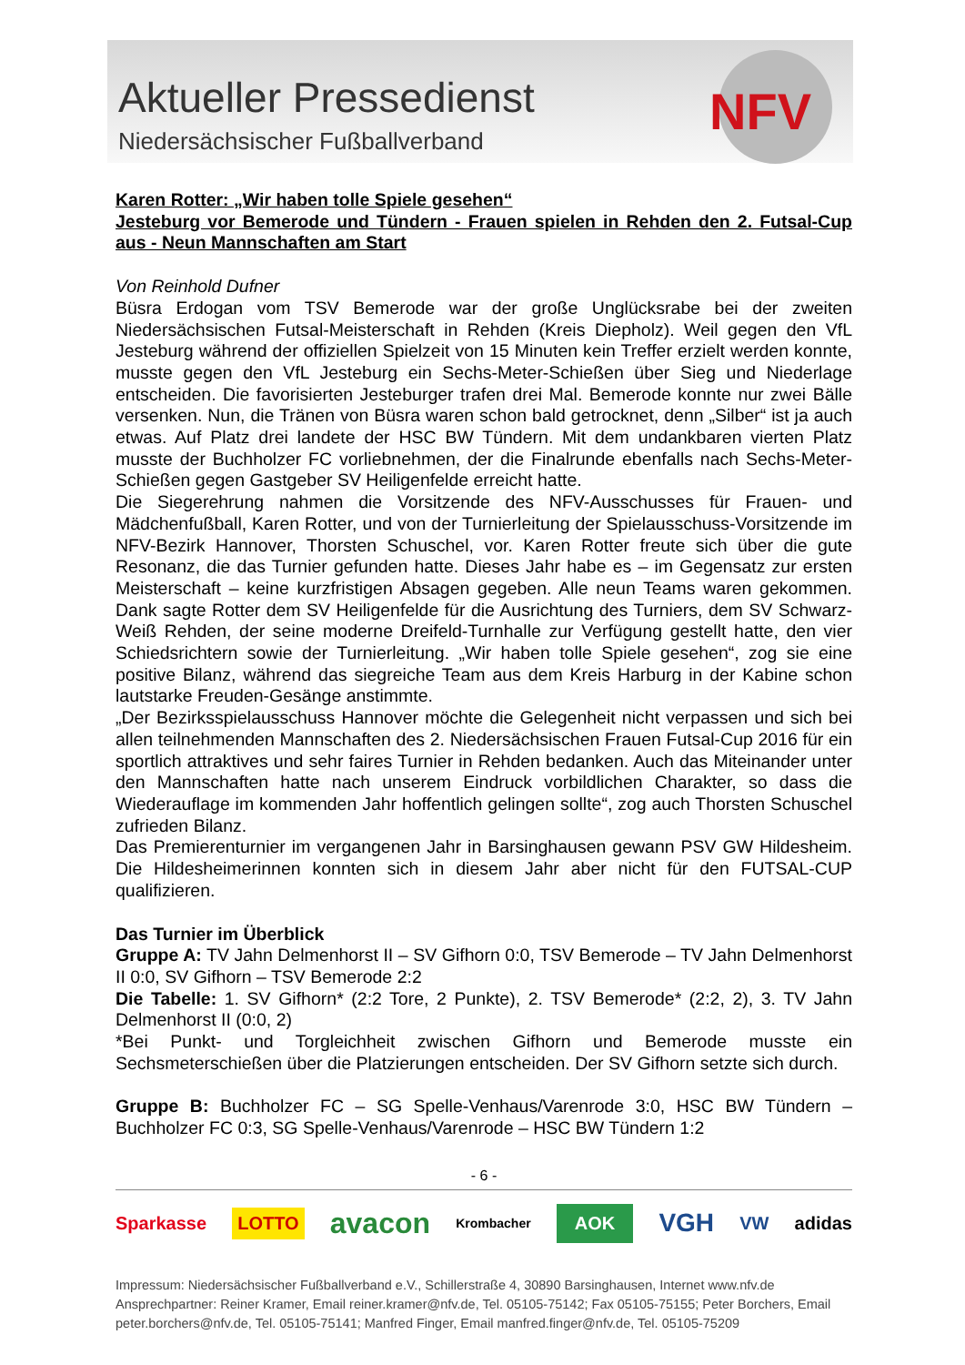Aktueller Pressedienst
Niedersächsischer Fußballverband
NFV
Karen Rotter: „Wir haben tolle Spiele gesehen“
Jesteburg vor Bemerode und Tündern - Frauen spielen in Rehden den 2. Futsal-Cup aus - Neun Mannschaften am Start
Von Reinhold Dufner
Büsra Erdogan vom TSV Bemerode war der große Unglücksrabe bei der zweiten Niedersächsischen Futsal-Meisterschaft in Rehden (Kreis Diepholz). Weil gegen den VfL Jesteburg während der offiziellen Spielzeit von 15 Minuten kein Treffer erzielt werden konnte, musste gegen den VfL Jesteburg ein Sechs-Meter-Schießen über Sieg und Niederlage entscheiden. Die favorisierten Jesteburger trafen drei Mal. Bemerode konnte nur zwei Bälle versenken. Nun, die Tränen von Büsra waren schon bald getrocknet, denn „Silber“ ist ja auch etwas. Auf Platz drei landete der HSC BW Tündern. Mit dem undankbaren vierten Platz musste der Buchholzer FC vorliebnehmen, der die Finalrunde ebenfalls nach Sechs-Meter-Schießen gegen Gastgeber SV Heiligenfelde erreicht hatte.
Die Siegerehrung nahmen die Vorsitzende des NFV-Ausschusses für Frauen- und Mädchenfußball, Karen Rotter, und von der Turnierleitung der Spielausschuss-Vorsitzende im NFV-Bezirk Hannover, Thorsten Schuschel, vor. Karen Rotter freute sich über die gute Resonanz, die das Turnier gefunden hatte. Dieses Jahr habe es – im Gegensatz zur ersten Meisterschaft – keine kurzfristigen Absagen gegeben. Alle neun Teams waren gekommen. Dank sagte Rotter dem SV Heiligenfelde für die Ausrichtung des Turniers, dem SV Schwarz-Weiß Rehden, der seine moderne Dreifeld-Turnhalle zur Verfügung gestellt hatte, den vier Schiedsrichtern sowie der Turnierleitung. „Wir haben tolle Spiele gesehen“, zog sie eine positive Bilanz, während das siegreiche Team aus dem Kreis Harburg in der Kabine schon lautstarke Freuden-Gesänge anstimmte.
„Der Bezirksspielausschuss Hannover möchte die Gelegenheit nicht verpassen und sich bei allen teilnehmenden Mannschaften des 2. Niedersächsischen Frauen Futsal-Cup 2016 für ein sportlich attraktives und sehr faires Turnier in Rehden bedanken. Auch das Miteinander unter den Mannschaften hatte nach unserem Eindruck vorbildlichen Charakter, so dass die Wiederauflage im kommenden Jahr hoffentlich gelingen sollte“, zog auch Thorsten Schuschel zufrieden Bilanz.
Das Premierenturnier im vergangenen Jahr in Barsinghausen gewann PSV GW Hildesheim. Die Hildesheimerinnen konnten sich in diesem Jahr aber nicht für den FUTSAL-CUP qualifizieren.
Das Turnier im Überblick
Gruppe A: TV Jahn Delmenhorst II – SV Gifhorn 0:0, TSV Bemerode – TV Jahn Delmenhorst II 0:0, SV Gifhorn – TSV Bemerode 2:2
Die Tabelle: 1. SV Gifhorn* (2:2 Tore, 2 Punkte), 2. TSV Bemerode* (2:2, 2), 3. TV Jahn Delmenhorst II (0:0, 2)
*Bei Punkt- und Torgleichheit zwischen Gifhorn und Bemerode musste ein Sechsmeterschießen über die Platzierungen entscheiden. Der SV Gifhorn setzte sich durch.
Gruppe B: Buchholzer FC – SG Spelle-Venhaus/Varenrode 3:0, HSC BW Tündern – Buchholzer FC 0:3, SG Spelle-Venhaus/Varenrode – HSC BW Tündern 1:2
- 6 -
Sparkasse LOTTO avacon Krombacher AOK VGH VW adidas
Impressum: Niedersächsischer Fußballverband e.V., Schillerstraße 4, 30890 Barsinghausen, Internet www.nfv.de
Ansprechpartner: Reiner Kramer, Email reiner.kramer@nfv.de, Tel. 05105-75142; Fax 05105-75155; Peter Borchers, Email peter.borchers@nfv.de, Tel. 05105-75141; Manfred Finger, Email manfred.finger@nfv.de, Tel. 05105-75209